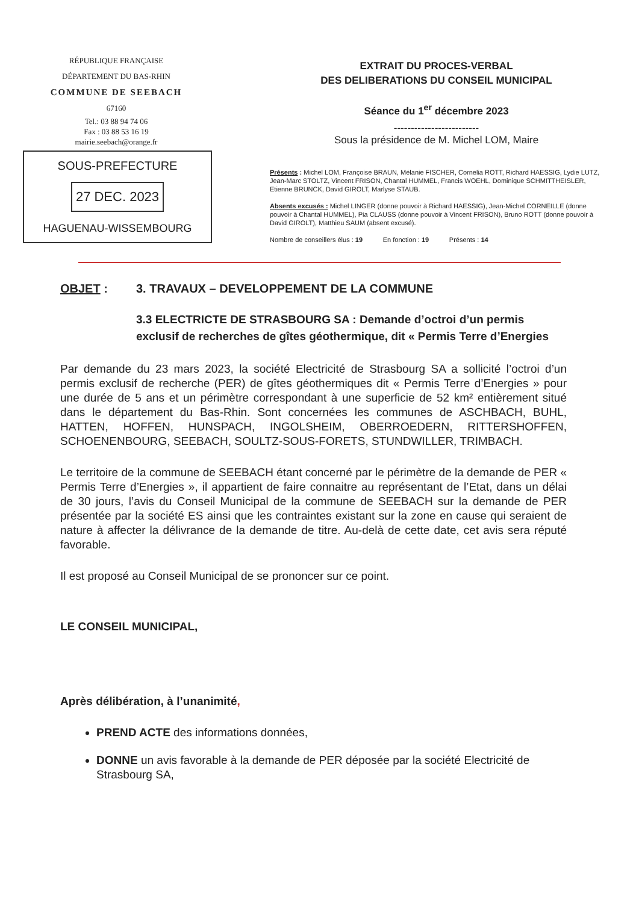RÉPUBLIQUE FRANÇAISE
DÉPARTEMENT DU BAS-RHIN
COMMUNE DE SEEBACH
67160
Tel.: 03 88 94 74 06
Fax : 03 88 53 16 19
mairie.seebach@orange.fr
SOUS-PREFECTURE
27 DEC. 2023
HAGUENAU-WISSEMBOURG
EXTRAIT DU PROCES-VERBAL
DES DELIBERATIONS DU CONSEIL MUNICIPAL
Séance du 1<sup>er</sup> décembre 2023
-------------------------
Sous la présidence de M. Michel LOM, Maire
Présents : Michel LOM, Françoise BRAUN, Mélanie FISCHER, Cornelia ROTT, Richard HAESSIG, Lydie LUTZ, Jean-Marc STOLTZ, Vincent FRISON, Chantal HUMMEL, Francis WOEHL, Dominique SCHMITTHEISLER, Etienne BRUNCK, David GIROLT, Marlyse STAUB.
Absents excusés : Michel LINGER (donne pouvoir à Richard HAESSIG), Jean-Michel CORNEILLE (donne pouvoir à Chantal HUMMEL), Pia CLAUSS (donne pouvoir à Vincent FRISON), Bruno ROTT (donne pouvoir à David GIROLT), Matthieu SAUM (absent excusé).
Nombre de conseillers élus : 19 En fonction : 19 Présents : 14
OBJET : 3. TRAVAUX – DEVELOPPEMENT DE LA COMMUNE
3.3 ELECTRICTE DE STRASBOURG SA : Demande d’octroi d’un permis exclusif de recherches de gîtes géothermique, dit « Permis Terre d’Energies
Par demande du 23 mars 2023, la société Electricité de Strasbourg SA a sollicité l’octroi d’un permis exclusif de recherche (PER) de gîtes géothermiques dit « Permis Terre d’Energies » pour une durée de 5 ans et un périmètre correspondant à une superficie de 52 km² entièrement situé dans le département du Bas-Rhin. Sont concernées les communes de ASCHBACH, BUHL, HATTEN, HOFFEN, HUNSPACH, INGOLSHEIM, OBERROEDERN, RITTERSHOFFEN, SCHOENENBOURG, SEEBACH, SOULTZ-SOUS-FORETS, STUNDWILLER, TRIMBACH.
Le territoire de la commune de SEEBACH étant concerné par le périmètre de la demande de PER « Permis Terre d’Energies », il appartient de faire connaitre au représentant de l’Etat, dans un délai de 30 jours, l’avis du Conseil Municipal de la commune de SEEBACH sur la demande de PER présentée par la société ES ainsi que les contraintes existant sur la zone en cause qui seraient de nature à affecter la délivrance de la demande de titre. Au-delà de cette date, cet avis sera réputé favorable.
Il est proposé au Conseil Municipal de se prononcer sur ce point.
LE CONSEIL MUNICIPAL,
Après délibération, à l’unanimité,
PREND ACTE des informations données,
DONNE un avis favorable à la demande de PER déposée par la société Electricité de Strasbourg SA,